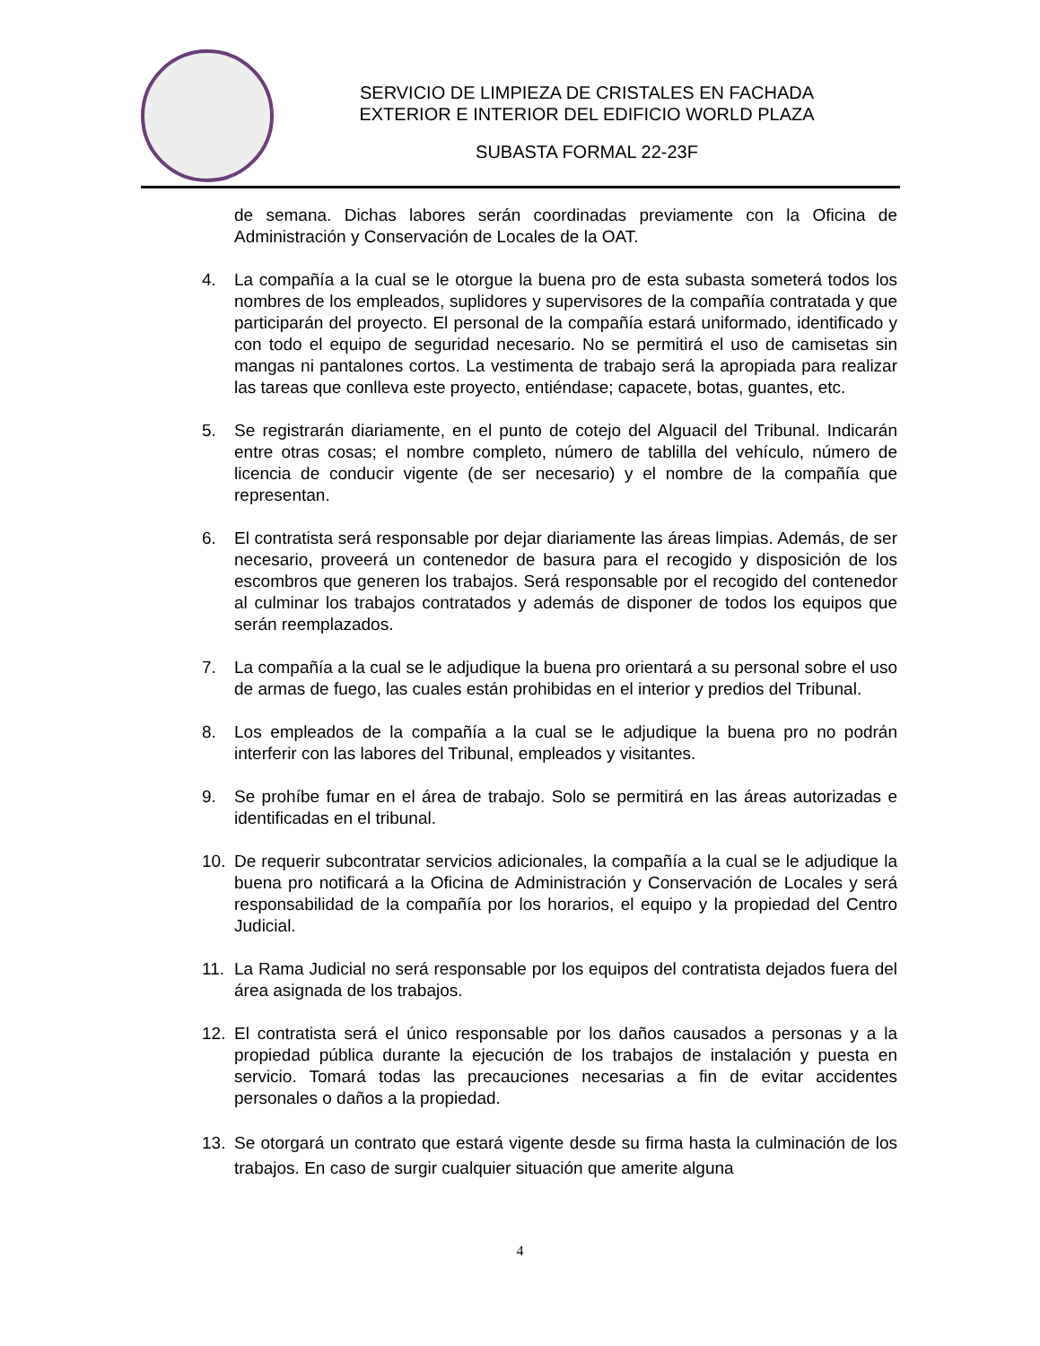SERVICIO DE LIMPIEZA DE CRISTALES EN FACHADA
EXTERIOR E INTERIOR DEL EDIFICIO WORLD PLAZA
SUBASTA FORMAL 22-23F
de semana. Dichas labores serán coordinadas previamente con la Oficina de Administración y Conservación de Locales de la OAT.
4. La compañía a la cual se le otorgue la buena pro de esta subasta someterá todos los nombres de los empleados, suplidores y supervisores de la compañía contratada y que participarán del proyecto. El personal de la compañía estará uniformado, identificado y con todo el equipo de seguridad necesario. No se permitirá el uso de camisetas sin mangas ni pantalones cortos. La vestimenta de trabajo será la apropiada para realizar las tareas que conlleva este proyecto, entiéndase; capacete, botas, guantes, etc.
5. Se registrarán diariamente, en el punto de cotejo del Alguacil del Tribunal. Indicarán entre otras cosas; el nombre completo, número de tablilla del vehículo, número de licencia de conducir vigente (de ser necesario) y el nombre de la compañía que representan.
6. El contratista será responsable por dejar diariamente las áreas limpias. Además, de ser necesario, proveerá un contenedor de basura para el recogido y disposición de los escombros que generen los trabajos. Será responsable por el recogido del contenedor al culminar los trabajos contratados y además de disponer de todos los equipos que serán reemplazados.
7. La compañía a la cual se le adjudique la buena pro orientará a su personal sobre el uso de armas de fuego, las cuales están prohibidas en el interior y predios del Tribunal.
8. Los empleados de la compañía a la cual se le adjudique la buena pro no podrán interferir con las labores del Tribunal, empleados y visitantes.
9. Se prohíbe fumar en el área de trabajo. Solo se permitirá en las áreas autorizadas e identificadas en el tribunal.
10. De requerir subcontratar servicios adicionales, la compañía a la cual se le adjudique la buena pro notificará a la Oficina de Administración y Conservación de Locales y será responsabilidad de la compañía por los horarios, el equipo y la propiedad del Centro Judicial.
11. La Rama Judicial no será responsable por los equipos del contratista dejados fuera del área asignada de los trabajos.
12. El contratista será el único responsable por los daños causados a personas y a la propiedad pública durante la ejecución de los trabajos de instalación y puesta en servicio. Tomará todas las precauciones necesarias a fin de evitar accidentes personales o daños a la propiedad.
13. Se otorgará un contrato que estará vigente desde su firma hasta la culminación de los trabajos. En caso de surgir cualquier situación que amerite alguna
4